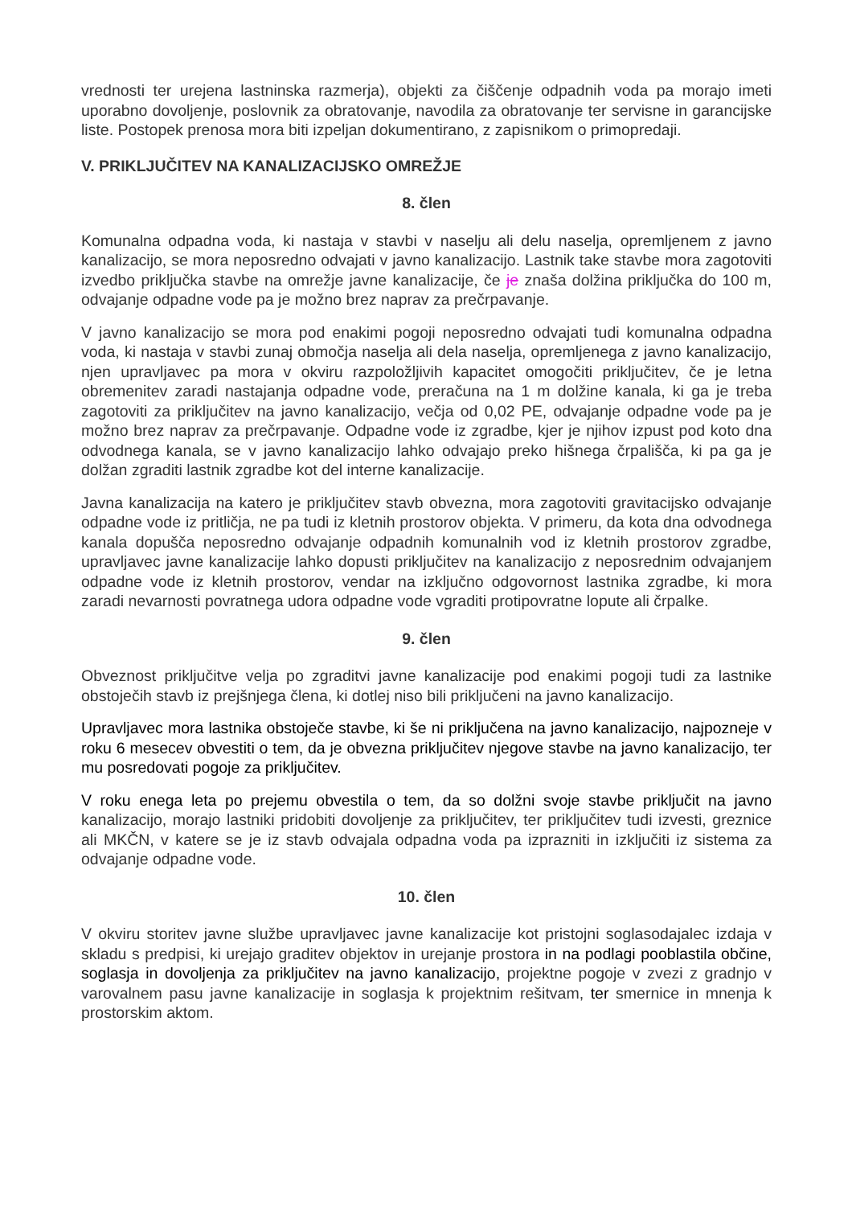vrednosti ter urejena lastninska razmerja), objekti za čiščenje odpadnih voda pa morajo imeti uporabno dovoljenje, poslovnik za obratovanje, navodila za obratovanje ter servisne in garancijske liste. Postopek prenosa mora biti izpeljan dokumentirano, z zapisnikom o primopredaji.
V. PRIKLJUČITEV NA KANALIZACIJSKO OMREŽJE
8. člen
Komunalna odpadna voda, ki nastaja v stavbi v naselju ali delu naselja, opremljenem z javno kanalizacijo, se mora neposredno odvajati v javno kanalizacijo. Lastnik take stavbe mora zagotoviti izvedbo priključka stavbe na omrežje javne kanalizacije, če je znaša dolžina priključka do 100 m, odvajanje odpadne vode pa je možno brez naprav za prečrpavanje.
V javno kanalizacijo se mora pod enakimi pogoji neposredno odvajati tudi komunalna odpadna voda, ki nastaja v stavbi zunaj območja naselja ali dela naselja, opremljenega z javno kanalizacijo, njen upravljavec pa mora v okviru razpoložljivih kapacitet omogočiti priključitev, če je letna obremenitev zaradi nastajanja odpadne vode, preračuna na 1 m dolžine kanala, ki ga je treba zagotoviti za priključitev na javno kanalizacijo, večja od 0,02 PE, odvajanje odpadne vode pa je možno brez naprav za prečrpavanje. Odpadne vode iz zgradbe, kjer je njihov izpust pod koto dna odvodnega kanala, se v javno kanalizacijo lahko odvajajo preko hišnega črpališča, ki pa ga je dolžan zgraditi lastnik zgradbe kot del interne kanalizacije.
Javna kanalizacija na katero je priključitev stavb obvezna, mora zagotoviti gravitacijsko odvajanje odpadne vode iz pritličja, ne pa tudi iz kletnih prostorov objekta. V primeru, da kota dna odvodnega kanala dopušča neposredno odvajanje odpadnih komunalnih vod iz kletnih prostorov zgradbe, upravljavec javne kanalizacije lahko dopusti priključitev na kanalizacijo z neposrednim odvajanjem odpadne vode iz kletnih prostorov, vendar na izključno odgovornost lastnika zgradbe, ki mora zaradi nevarnosti povratnega udora odpadne vode vgraditi protipovratne lopute ali črpalke.
9. člen
Obveznost priključitve velja po zgraditvi javne kanalizacije pod enakimi pogoji tudi za lastnike obstoječih stavb iz prejšnjega člena, ki dotlej niso bili priključeni na javno kanalizacijo.
Upravljavec mora lastnika obstoječe stavbe, ki še ni priključena na javno kanalizacijo, najpozneje v roku 6 mesecev obvestiti o tem, da je obvezna priključitev njegove stavbe na javno kanalizacijo, ter mu posredovati pogoje za priključitev.
V roku enega leta po prejemu obvestila o tem, da so dolžni svoje stavbe priključit na javno kanalizacijo, morajo lastniki pridobiti dovoljenje za priključitev, ter priključitev tudi izvesti, greznice ali MKČN, v katere se je iz stavb odvajala odpadna voda pa izprazniti in izključiti iz sistema za odvajanje odpadne vode.
10. člen
V okviru storitev javne službe upravljavec javne kanalizacije kot pristojni soglasodajalec izdaja v skladu s predpisi, ki urejajo graditev objektov in urejanje prostora in na podlagi pooblastila občine, soglasja in dovoljenja za priključitev na javno kanalizacijo, projektne pogoje v zvezi z gradnjo v varovalnem pasu javne kanalizacije in soglasja k projektnim rešitvam, ter smernice in mnenja k prostorskim aktom.